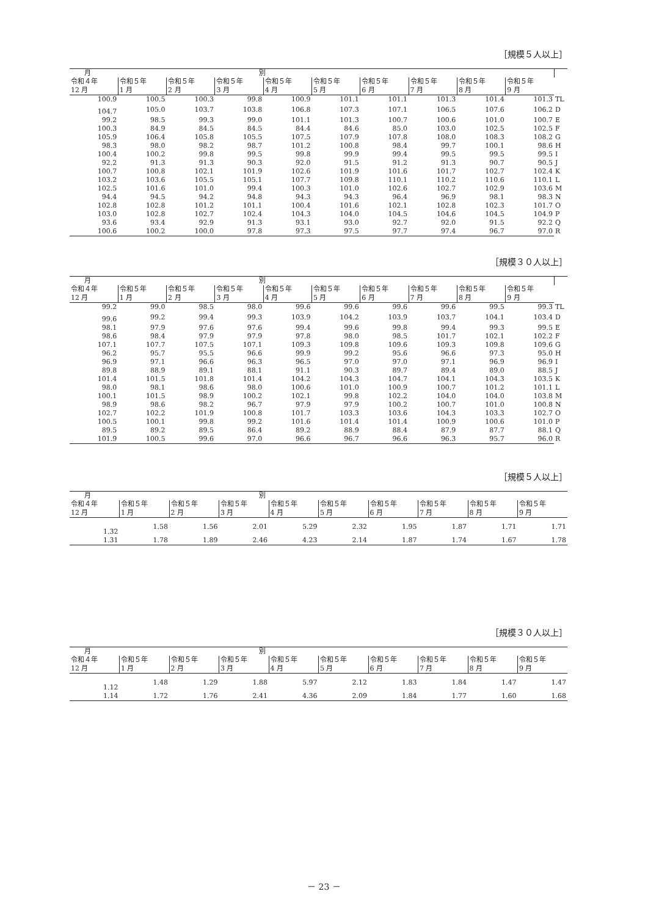［規模５人以上］
| 月 別 | | | | | | | | | | |
| --- | --- | --- | --- | --- | --- | --- | --- | --- | --- | --- |
| 令和４年 | 令和５年 | 令和５年 | 令和５年 | 令和５年 | 令和５年 | 令和５年 | 令和５年 | 令和５年 | 令和５年 | |
| 12 月 | 1 月 | 2 月 | 3 月 | 4 月 | 5 月 | 6 月 | 7 月 | 8 月 | 9 月 | |
| 100.9 | 100.5 | 100.3 | 99.8 | 100.9 | 101.1 | 101.1 | 101.3 | 101.4 | 101.3 | TL |
| 104.7 | 105.0 | 103.7 | 103.8 | 106.8 | 107.3 | 107.1 | 106.5 | 107.6 | 106.2 | D |
| 99.2 | 98.5 | 99.3 | 99.0 | 101.1 | 101.3 | 100.7 | 100.6 | 101.0 | 100.7 | E |
| 100.3 | 84.9 | 84.5 | 84.5 | 84.4 | 84.6 | 85.0 | 103.0 | 102.5 | 102.5 | F |
| 105.9 | 106.4 | 105.8 | 105.5 | 107.5 | 107.9 | 107.8 | 108.0 | 108.3 | 108.2 | G |
| 98.3 | 98.0 | 98.2 | 98.7 | 101.2 | 100.8 | 98.4 | 99.7 | 100.1 | 98.6 | H |
| 100.4 | 100.2 | 99.8 | 99.5 | 99.8 | 99.9 | 99.4 | 99.5 | 99.5 | 99.5 | I |
| 92.2 | 91.3 | 91.3 | 90.3 | 92.0 | 91.5 | 91.2 | 91.3 | 90.7 | 90.5 | J |
| 100.7 | 100.8 | 102.1 | 101.9 | 102.6 | 101.9 | 101.6 | 101.7 | 102.7 | 102.4 | K |
| 103.2 | 103.6 | 105.5 | 105.1 | 107.7 | 109.8 | 110.1 | 110.2 | 110.6 | 110.1 | L |
| 102.5 | 101.6 | 101.0 | 99.4 | 100.3 | 101.0 | 102.6 | 102.7 | 102.9 | 103.6 | M |
| 94.4 | 94.5 | 94.2 | 94.8 | 94.3 | 94.3 | 96.4 | 96.9 | 98.1 | 98.3 | N |
| 102.8 | 102.8 | 101.2 | 101.1 | 100.4 | 101.6 | 102.1 | 102.8 | 102.3 | 101.7 | O |
| 103.0 | 102.8 | 102.7 | 102.4 | 104.3 | 104.0 | 104.5 | 104.6 | 104.5 | 104.9 | P |
| 93.6 | 93.4 | 92.9 | 91.3 | 93.1 | 93.0 | 92.7 | 92.0 | 91.5 | 92.2 | Q |
| 100.6 | 100.2 | 100.0 | 97.8 | 97.3 | 97.5 | 97.7 | 97.4 | 96.7 | 97.0 | R |
［規模３０人以上］
| 月 別 | | | | | | | | | | |
| --- | --- | --- | --- | --- | --- | --- | --- | --- | --- | --- |
| 令和４年 | 令和５年 | 令和５年 | 令和５年 | 令和５年 | 令和５年 | 令和５年 | 令和５年 | 令和５年 | 令和５年 | |
| 12 月 | 1 月 | 2 月 | 3 月 | 4 月 | 5 月 | 6 月 | 7 月 | 8 月 | 9 月 | |
| 99.2 | 99.0 | 98.5 | 98.0 | 99.6 | 99.6 | 99.6 | 99.6 | 99.5 | 99.3 | TL |
| 99.6 | 99.2 | 99.4 | 99.3 | 103.9 | 104.2 | 103.9 | 103.7 | 104.1 | 103.4 | D |
| 98.1 | 97.9 | 97.6 | 97.6 | 99.4 | 99.6 | 99.8 | 99.4 | 99.3 | 99.5 | E |
| 98.6 | 98.4 | 97.9 | 97.9 | 97.8 | 98.0 | 98.5 | 101.7 | 102.1 | 102.2 | F |
| 107.1 | 107.7 | 107.5 | 107.1 | 109.3 | 109.8 | 109.6 | 109.3 | 109.8 | 109.6 | G |
| 96.2 | 95.7 | 95.5 | 96.6 | 99.9 | 99.2 | 95.6 | 96.6 | 97.3 | 95.0 | H |
| 96.9 | 97.1 | 96.6 | 96.3 | 96.5 | 97.0 | 97.0 | 97.1 | 96.9 | 96.9 | I |
| 89.8 | 88.9 | 89.1 | 88.1 | 91.1 | 90.3 | 89.7 | 89.4 | 89.0 | 88.5 | J |
| 101.4 | 101.5 | 101.8 | 101.4 | 104.2 | 104.3 | 104.7 | 104.1 | 104.3 | 103.5 | K |
| 98.0 | 98.1 | 98.6 | 98.0 | 100.6 | 101.0 | 100.9 | 100.7 | 101.2 | 101.1 | L |
| 100.1 | 101.5 | 98.9 | 100.2 | 102.1 | 99.8 | 102.2 | 104.0 | 104.0 | 103.8 | M |
| 98.9 | 98.6 | 98.2 | 96.7 | 97.9 | 97.9 | 100.2 | 100.7 | 101.0 | 100.8 | N |
| 102.7 | 102.2 | 101.9 | 100.8 | 101.7 | 103.3 | 103.6 | 104.3 | 103.3 | 102.7 | O |
| 100.5 | 100.1 | 99.8 | 99.2 | 101.6 | 101.4 | 101.4 | 100.9 | 100.6 | 101.0 | P |
| 89.5 | 89.2 | 89.5 | 86.4 | 89.2 | 88.9 | 88.4 | 87.9 | 87.7 | 88.1 | Q |
| 101.9 | 100.5 | 99.6 | 97.0 | 96.6 | 96.7 | 96.6 | 96.3 | 95.7 | 96.0 | R |
［規模５人以上］
| 月 別 | | | | | | | | | |
| --- | --- | --- | --- | --- | --- | --- | --- | --- | --- |
| 令和４年 | 令和５年 | 令和５年 | 令和５年 | 令和５年 | 令和５年 | 令和５年 | 令和５年 | 令和５年 | 令和５年 |
| 12 月 | 1 月 | 2 月 | 3 月 | 4 月 | 5 月 | 6 月 | 7 月 | 8 月 | 9 月 |
| 1.32 | 1.58 | 1.56 | 2.01 | 5.29 | 2.32 | 1.95 | 1.87 | 1.71 | 1.71 |
| 1.31 | 1.78 | 1.89 | 2.46 | 4.23 | 2.14 | 1.87 | 1.74 | 1.67 | 1.78 |
［規模３０人以上］
| 月 別 | | | | | | | | | |
| --- | --- | --- | --- | --- | --- | --- | --- | --- | --- |
| 令和４年 | 令和５年 | 令和５年 | 令和５年 | 令和５年 | 令和５年 | 令和５年 | 令和５年 | 令和５年 | 令和５年 |
| 12 月 | 1 月 | 2 月 | 3 月 | 4 月 | 5 月 | 6 月 | 7 月 | 8 月 | 9 月 |
| 1.12 | 1.48 | 1.29 | 1.88 | 5.97 | 2.12 | 1.83 | 1.84 | 1.47 | 1.47 |
| 1.14 | 1.72 | 1.76 | 2.41 | 4.36 | 2.09 | 1.84 | 1.77 | 1.60 | 1.68 |
－ 23 －